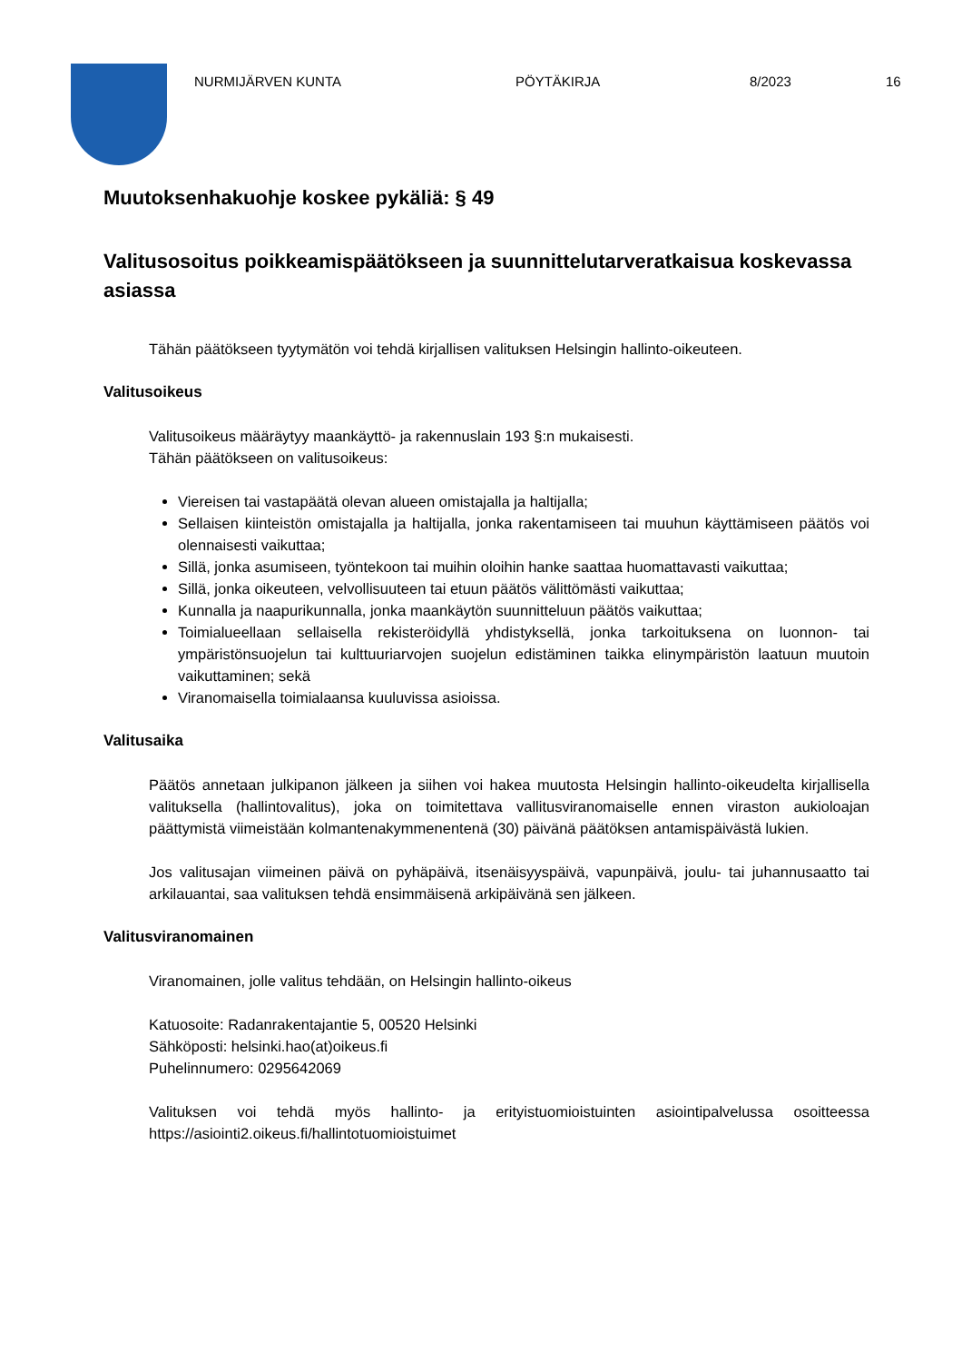NURMIJÄRVEN KUNTA PÖYTÄKIRJA 8/2023 16
Muutoksenhakuohje koskee pykäliä: § 49
Valitusosoitus poikkeamispäätökseen ja suunnittelutarveratkaisua koskevassa asiassa
Tähän päätökseen tyytymätön voi tehdä kirjallisen valituksen Helsingin hallinto-oikeuteen.
Valitusoikeus
Valitusoikeus määräytyy maankäyttö- ja rakennuslain 193 §:n mukaisesti.
Tähän päätökseen on valitusoikeus:
Viereisen tai vastapäätä olevan alueen omistajalla ja haltijalla;
Sellaisen kiinteistön omistajalla ja haltijalla, jonka rakentamiseen tai muuhun käyttämiseen päätös voi olennaisesti vaikuttaa;
Sillä, jonka asumiseen, työntekoon tai muihin oloihin hanke saattaa huomattavasti vaikuttaa;
Sillä, jonka oikeuteen, velvollisuuteen tai etuun päätös välittömästi vaikuttaa;
Kunnalla ja naapurikunnalla, jonka maankäytön suunnitteluun päätös vaikuttaa;
Toimialueellaan sellaisella rekisteröidyllä yhdistyksellä, jonka tarkoituksena on luonnon- tai ympäristönsuojelun tai kulttuuriarvojen suojelun edistäminen taikka elinympäristön laatuun muutoin vaikuttaminen; sekä
Viranomaisella toimialaansa kuuluvissa asioissa.
Valitusaika
Päätös annetaan julkipanon jälkeen ja siihen voi hakea muutosta Helsingin hallinto-oikeudelta kirjallisella valituksella (hallintovalitus), joka on toimitettava vallitusviranomaiselle ennen viraston aukioloajan päättymistä viimeistään kolmantenakymmenentenä (30) päivänä päätöksen antamispäivästä lukien.
Jos valitusajan viimeinen päivä on pyhäpäivä, itsenäisyyspäivä, vapunpäivä, joulu- tai juhannusaatto tai arkilauantai, saa valituksen tehdä ensimmäisenä arkipäivänä sen jälkeen.
Valitusviranomainen
Viranomainen, jolle valitus tehdään, on Helsingin hallinto-oikeus
Katuosoite: Radanrakentajantie 5, 00520 Helsinki
Sähköposti: helsinki.hao(at)oikeus.fi
Puhelinnumero: 0295642069
Valituksen voi tehdä myös hallinto- ja erityistuomioistuinten asiointipalvelussa osoitteessa https://asiointi2.oikeus.fi/hallintotuomioistuimet